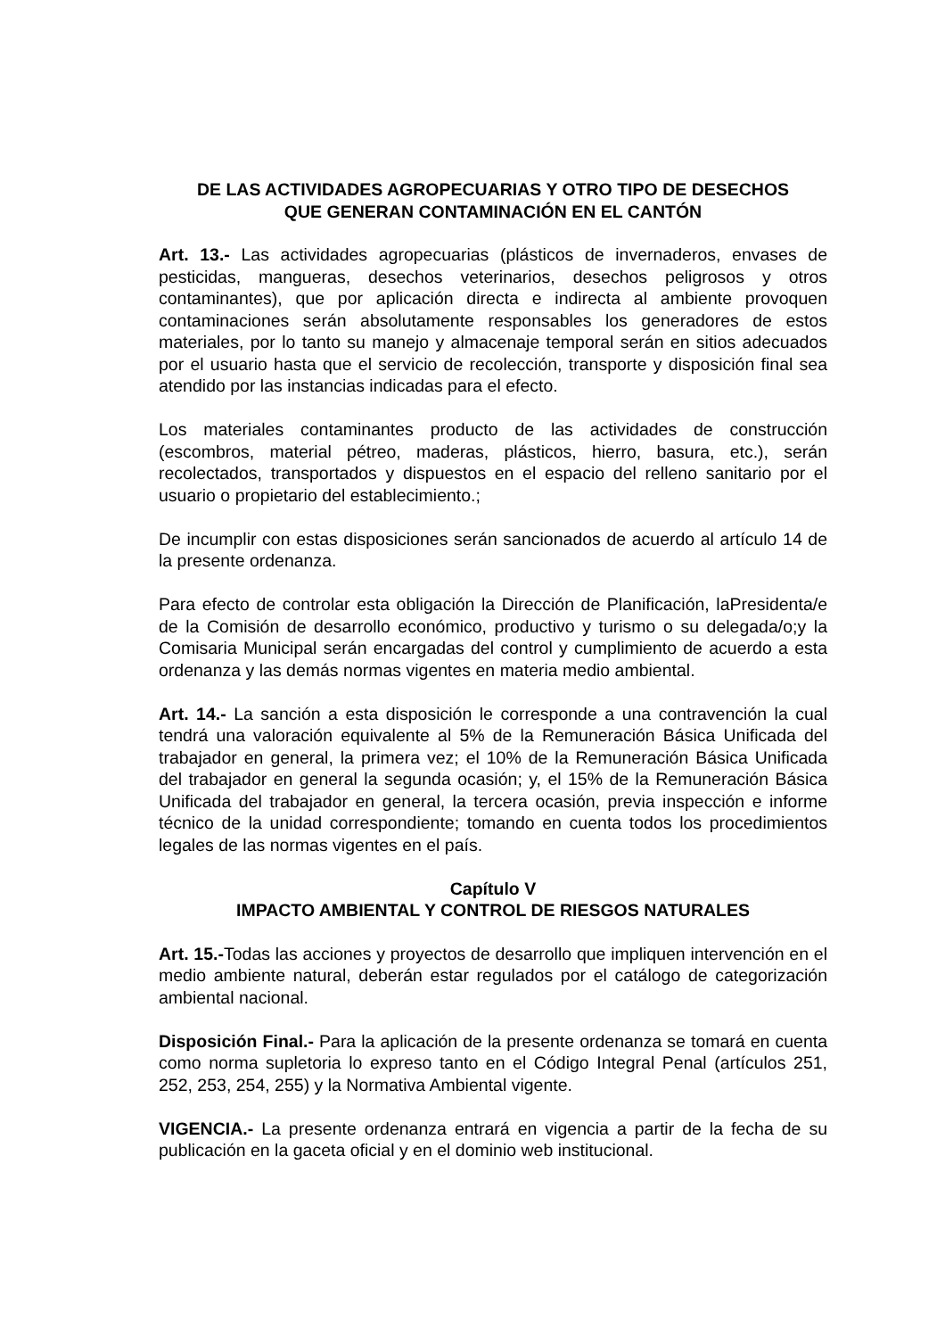DE LAS ACTIVIDADES AGROPECUARIAS Y OTRO TIPO DE DESECHOS
QUE GENERAN CONTAMINACIÓN EN EL CANTÓN
Art. 13.- Las actividades agropecuarias (plásticos de invernaderos, envases de pesticidas, mangueras, desechos veterinarios, desechos peligrosos y otros contaminantes), que por aplicación directa e indirecta al ambiente provoquen contaminaciones serán absolutamente responsables los generadores de estos materiales, por lo tanto su manejo y almacenaje temporal serán en sitios adecuados por el usuario hasta que el servicio de recolección, transporte y disposición final sea atendido por las instancias indicadas para el efecto.
Los materiales contaminantes producto de las actividades de construcción (escombros, material pétreo, maderas, plásticos, hierro, basura, etc.), serán recolectados, transportados y dispuestos en el espacio del relleno sanitario por el usuario o propietario del establecimiento.;
De incumplir con estas disposiciones serán sancionados de acuerdo al artículo 14 de la presente ordenanza.
Para efecto de controlar esta obligación la Dirección de Planificación, laPresidenta/e de la Comisión de desarrollo económico, productivo y turismo o su delegada/o;y la Comisaria Municipal serán encargadas del control y cumplimiento de acuerdo a esta ordenanza y las demás normas vigentes en materia medio ambiental.
Art. 14.- La sanción a esta disposición le corresponde a una contravención la cual tendrá una valoración equivalente al 5% de la Remuneración Básica Unificada del trabajador en general, la primera vez; el 10% de la Remuneración Básica Unificada del trabajador en general la segunda ocasión; y, el 15% de la Remuneración Básica Unificada del trabajador en general, la tercera ocasión, previa inspección e informe técnico de la unidad correspondiente; tomando en cuenta todos los procedimientos legales de las normas vigentes en el país.
Capítulo V
IMPACTO AMBIENTAL Y CONTROL DE RIESGOS NATURALES
Art. 15.-Todas las acciones y proyectos de desarrollo que impliquen intervención en el medio ambiente natural, deberán estar regulados por el catálogo de categorización ambiental nacional.
Disposición Final.- Para la aplicación de la presente ordenanza se tomará en cuenta como norma supletoria lo expreso tanto en el Código Integral Penal (artículos 251, 252, 253, 254, 255) y la Normativa Ambiental vigente.
VIGENCIA.- La presente ordenanza entrará en vigencia a partir de la fecha de su publicación en la gaceta oficial y en el dominio web institucional.